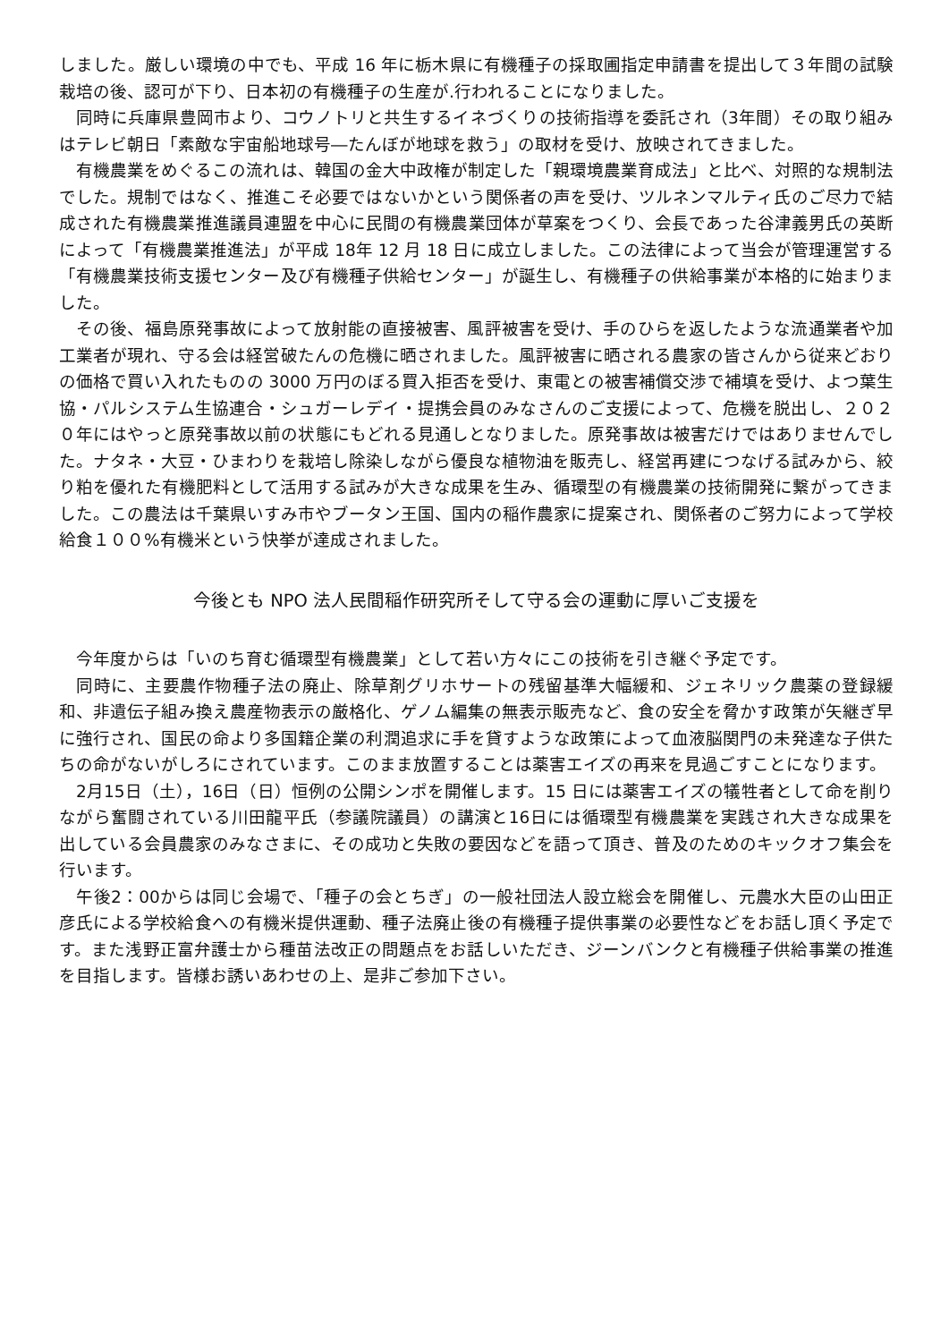しました。厳しい環境の中でも、平成 16 年に栃木県に有機種子の採取圃指定申請書を提出して３年間の試験栽培の後、認可が下り、日本初の有機種子の生産が.行われることになりました。
　同時に兵庫県豊岡市より、コウノトリと共生するイネづくりの技術指導を委託され（3年間）その取り組みはテレビ朝日「素敵な宇宙船地球号―たんぼが地球を救う」の取材を受け、放映されてきました。
　有機農業をめぐるこの流れは、韓国の金大中政権が制定した「親環境農業育成法」と比べ、対照的な規制法でした。規制ではなく、推進こそ必要ではないかという関係者の声を受け、ツルネンマルティ氏のご尽力で結成された有機農業推進議員連盟を中心に民間の有機農業団体が草案をつくり、会長であった谷津義男氏の英断によって「有機農業推進法」が平成 18年 12 月 18 日に成立しました。この法律によって当会が管理運営する「有機農業技術支援センター及び有機種子供給センター」が誕生し、有機種子の供給事業が本格的に始まりました。
　その後、福島原発事故によって放射能の直接被害、風評被害を受け、手のひらを返したような流通業者や加工業者が現れ、守る会は経営破たんの危機に晒されました。風評被害に晒される農家の皆さんから従来どおりの価格で買い入れたものの 3000 万円のぼる買入拒否を受け、東電との被害補償交渉で補填を受け、よつ葉生協・パルシステム生協連合・シュガーレデイ・提携会員のみなさんのご支援によって、危機を脱出し、２０２０年にはやっと原発事故以前の状態にもどれる見通しとなりました。原発事故は被害だけではありませんでした。ナタネ・大豆・ひまわりを栽培し除染しながら優良な植物油を販売し、経営再建につなげる試みから、絞り粕を優れた有機肥料として活用する試みが大きな成果を生み、循環型の有機農業の技術開発に繋がってきました。この農法は千葉県いすみ市やブータン王国、国内の稲作農家に提案され、関係者のご努力によって学校給食１００%有機米という快挙が達成されました。
今後とも NPO 法人民間稲作研究所そして守る会の運動に厚いご支援を
　今年度からは「いのち育む循環型有機農業」として若い方々にこの技術を引き継ぐ予定です。
　同時に、主要農作物種子法の廃止、除草剤グリホサートの残留基準大幅緩和、ジェネリック農薬の登録緩和、非遺伝子組み換え農産物表示の厳格化、ゲノム編集の無表示販売など、食の安全を脅かす政策が矢継ぎ早に強行され、国民の命より多国籍企業の利潤追求に手を貸すような政策によって血液脳関門の未発達な子供たちの命がないがしろにされています。このまま放置することは薬害エイズの再来を見過ごすことになります。
　2月15日（土），16日（日）恒例の公開シンポを開催します。15 日には薬害エイズの犠牲者として命を削りながら奮闘されている川田龍平氏（参議院議員）の講演と16日には循環型有機農業を実践され大きな成果を出している会員農家のみなさまに、その成功と失敗の要因などを語って頂き、普及のためのキックオフ集会を行います。
　午後2：00からは同じ会場で、「種子の会とちぎ」の一般社団法人設立総会を開催し、元農水大臣の山田正彦氏による学校給食への有機米提供運動、種子法廃止後の有機種子提供事業の必要性などをお話し頂く予定です。また浅野正富弁護士から種苗法改正の問題点をお話しいただき、ジーンバンクと有機種子供給事業の推進を目指します。皆様お誘いあわせの上、是非ご参加下さい。